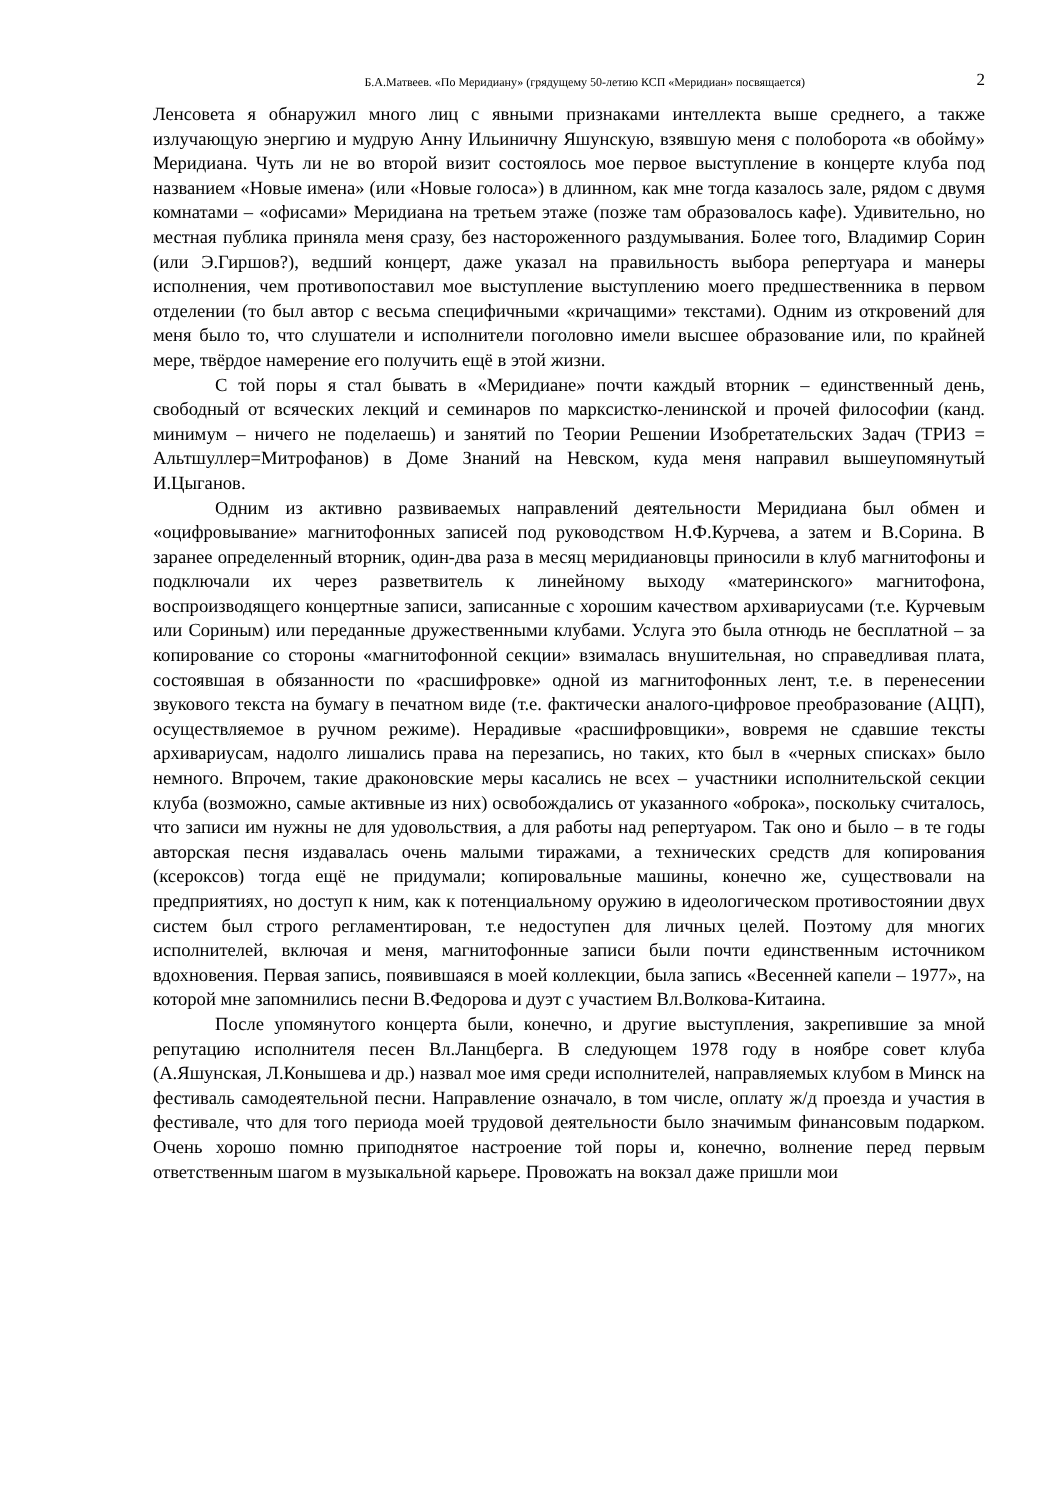Б.А.Матвеев. «По Меридиану» (грядущему 50-летию КСП «Меридиан» посвящается) 2
Ленсовета я обнаружил много лиц с явными признаками интеллекта выше среднего, а также излучающую энергию и мудрую Анну Ильиничну Яшунскую, взявшую меня с полоборота «в обойму» Меридиана. Чуть ли не во второй визит состоялось мое первое выступление в концерте клуба под названием «Новые имена» (или «Новые голоса») в длинном, как мне тогда казалось зале, рядом с двумя комнатами – «офисами» Меридиана на третьем этаже (позже там образовалось кафе). Удивительно, но местная публика приняла меня сразу, без настороженного раздумывания. Более того, Владимир Сорин (или Э.Гиршов?), ведший концерт, даже указал на правильность выбора репертуара и манеры исполнения, чем противопоставил мое выступление выступлению моего предшественника в первом отделении (то был автор с весьма специфичными «кричащими» текстами). Одним из откровений для меня было то, что слушатели и исполнители поголовно имели высшее образование или, по крайней мере, твёрдое намерение его получить ещё в этой жизни.
С той поры я стал бывать в «Меридиане» почти каждый вторник – единственный день, свободный от всяческих лекций и семинаров по марксистко-ленинской и прочей философии (канд. минимум – ничего не поделаешь) и занятий по Теории Решении Изобретательских Задач (ТРИЗ = Альтшуллер=Митрофанов) в Доме Знаний на Невском, куда меня направил вышеупомянутый И.Цыганов.
Одним из активно развиваемых направлений деятельности Меридиана был обмен и «оцифровывание» магнитофонных записей под руководством Н.Ф.Курчева, а затем и В.Сорина. В заранее определенный вторник, один-два раза в месяц меридиановцы приносили в клуб магнитофоны и подключали их через разветвитель к линейному выходу «материнского» магнитофона, воспроизводящего концертные записи, записанные с хорошим качеством архивариусами (т.е. Курчевым или Сориным) или переданные дружественными клубами. Услуга это была отнюдь не бесплатной – за копирование со стороны «магнитофонной секции» взималась внушительная, но справедливая плата, состоявшая в обязанности по «расшифровке» одной из магнитофонных лент, т.е. в перенесении звукового текста на бумагу в печатном виде (т.е. фактически аналого-цифровое преобразование (АЦП), осуществляемое в ручном режиме). Нерадивые «расшифровщики», вовремя не сдавшие тексты архивариусам, надолго лишались права на перезапись, но таких, кто был в «черных списках» было немного. Впрочем, такие драконовские меры касались не всех – участники исполнительской секции клуба (возможно, самые активные из них) освобождались от указанного «оброка», поскольку считалось, что записи им нужны не для удовольствия, а для работы над репертуаром. Так оно и было – в те годы авторская песня издавалась очень малыми тиражами, а технических средств для копирования (ксероксов) тогда ещё не придумали; копировальные машины, конечно же, существовали на предприятиях, но доступ к ним, как к потенциальному оружию в идеологическом противостоянии двух систем был строго регламентирован, т.е недоступен для личных целей. Поэтому для многих исполнителей, включая и меня, магнитофонные записи были почти единственным источником вдохновения. Первая запись, появившаяся в моей коллекции, была запись «Весенней капели – 1977», на которой мне запомнились песни В.Федорова и дуэт с участием Вл.Волкова-Китаина.
После упомянутого концерта были, конечно, и другие выступления, закрепившие за мной репутацию исполнителя песен Вл.Ланцберга. В следующем 1978 году в ноябре совет клуба (А.Яшунская, Л.Конышева и др.) назвал мое имя среди исполнителей, направляемых клубом в Минск на фестиваль самодеятельной песни. Направление означало, в том числе, оплату ж/д проезда и участия в фестивале, что для того периода моей трудовой деятельности было значимым финансовым подарком. Очень хорошо помню приподнятое настроение той поры и, конечно, волнение перед первым ответственным шагом в музыкальной карьере. Провожать на вокзал даже пришли мои